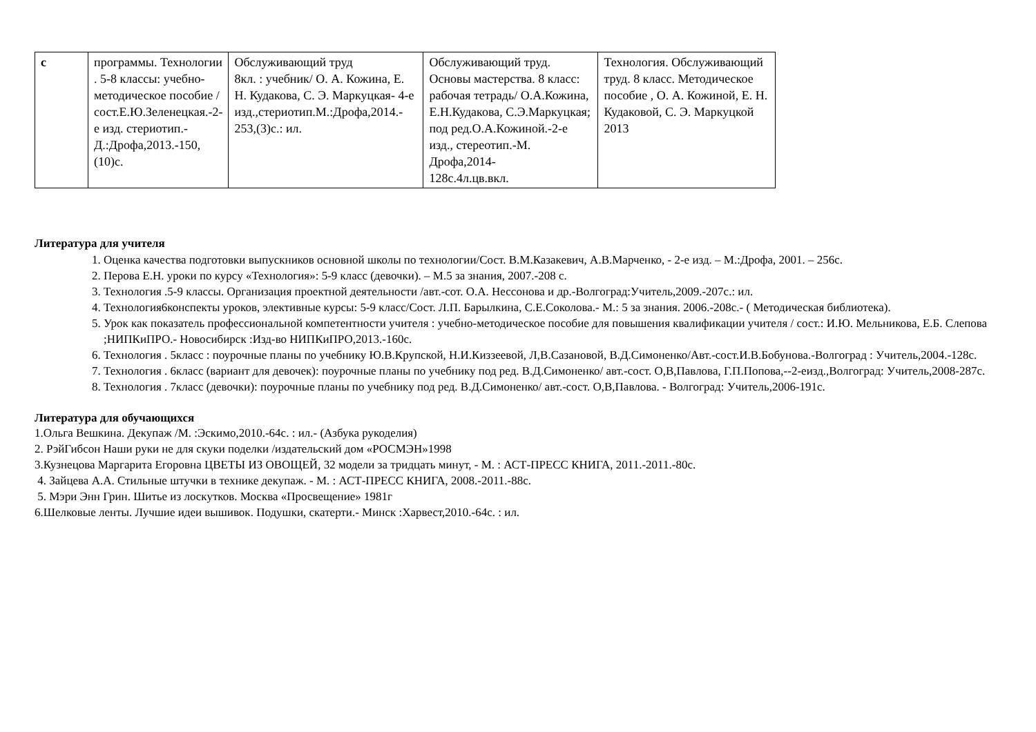| с | программы. Технологии . 5-8 классы: учебно-методическое пособие /сост.Е.Ю.Зеленецкая.-2-е изд. стериотип.-Д.:Дрофа,2013.-150, (10)с. | Обслуживающий труд 8кл. : учебник/ О. А. Кожина, Е. Н. Кудакова, С. Э. Маркуцкая- 4-е изд.,стериотип.М.:Дрофа,2014.- 253,(3)с.: ил. | Обслуживающий труд. Основы мастерства. 8 класс: рабочая тетрадь/ О.А.Кожина, Е.Н.Кудакова, С.Э.Маркуцкая; под ред.О.А.Кожиной.-2-е изд., стереотип.-М. Дрофа,2014- 128с.4л.цв.вкл. | Технология. Обслуживающий труд. 8 класс. Методическое пособие , О. А. Кожиной, Е. Н. Кудаковой, С. Э. Маркуцкой 2013 |
Литература для учителя
1. Оценка качества подготовки выпускников основной школы по технологии/Сост. В.М.Казакевич, А.В.Марченко, - 2-е изд. – М.:Дрофа, 2001. – 256с.
2. Перова Е.Н. уроки по курсу «Технология»: 5-9 класс (девочки). – М.5 за знания, 2007.-208 с.
3. Технология .5-9 классы. Организация проектной деятельности /авт.-сот. О.А. Нессонова и др.-Волгоград:Учитель,2009.-207с.: ил.
4. Технология6конспекты уроков, элективные курсы: 5-9 класс/Сост. Л.П. Барылкина, С.Е.Соколова.- М.: 5 за знания. 2006.-208с.- ( Методическая библиотека).
5. Урок как показатель профессиональной компетентности учителя : учебно-методическое пособие для повышения квалификации учителя / сост.: И.Ю. Мельникова, Е.Б. Слепова ;НИПКиПРО.- Новосибирск :Изд-во НИПКиПРО,2013.-160с.
6. Технология . 5класс : поурочные планы по учебнику Ю.В.Крупской, Н.И.Киззеевой, Л,В.Сазановой, В.Д.Симоненко/Авт.-сост.И.В.Бобунова.-Волгоград : Учитель,2004.-128с.
7. Технология . 6класс (вариант для девочек): поурочные планы по учебнику под ред. В.Д.Симоненко/ авт.-сост. О,В,Павлова, Г.П.Попова,--2-еизд.,Волгоград: Учитель,2008-287с.
8. Технология . 7класс (девочки): поурочные планы по учебнику под ред. В.Д.Симоненко/ авт.-сост. О,В,Павлова. - Волгоград: Учитель,2006-191с.
Литература для обучающихся
1.Ольга Вешкина. Декупаж /М. :Эскимо,2010.-64с. : ил.- (Азбука рукоделия)
2. РэйГибсон Наши руки не для скуки поделки /издательский дом «РОСМЭН»1998
3.Кузнецова Маргарита Егоровна ЦВЕТЫ ИЗ ОВОЩЕЙ, 32 модели за тридцать минут, - М. : АСТ-ПРЕСС КНИГА, 2011.-2011.-80с.
4. Зайцева А.А. Стильные штучки в технике декупаж. - М. : АСТ-ПРЕСС КНИГА, 2008.-2011.-88с.
5. Мэри Энн Грин. Шитье из лоскутков. Москва «Просвещение» 1981г
6.Шелковые ленты. Лучшие идеи вышивок. Подушки, скатерти.- Минск :Харвест,2010.-64с. : ил.